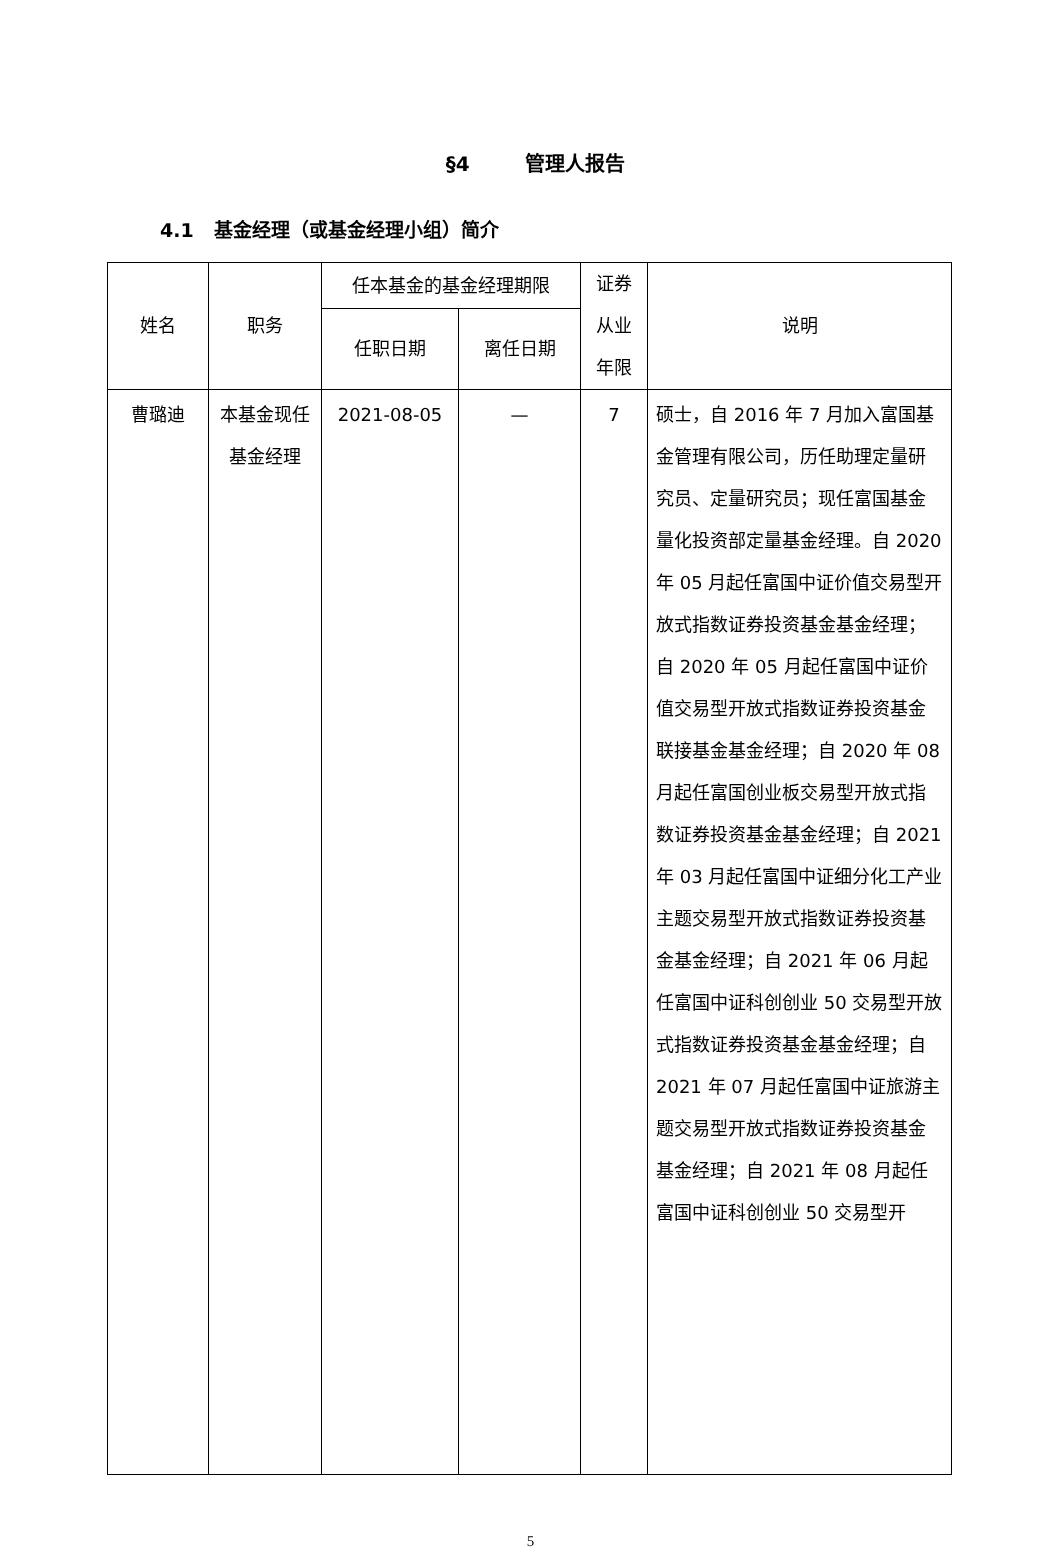§4 管理人报告
4.1 基金经理（或基金经理小组）简介
| 姓名 | 职务 | 任本基金的基金经理期限 | | 证券从业年限 | 说明 |
| --- | --- | --- | --- | --- | --- |
| | | 任职日期 | 离任日期 | | |
| 曹璐迪 | 本基金现任基金经理 | 2021-08-05 | — | 7 | 硕士，自 2016 年 7 月加入富国基金管理有限公司，历任助理定量研究员、定量研究员；现任富国基金量化投资部定量基金经理。自 2020 年 05 月起任富国中证价值交易型开放式指数证券投资基金基金经理；自 2020 年 05 月起任富国中证价值交易型开放式指数证券投资基金联接基金基金经理；自 2020 年 08 月起任富国创业板交易型开放式指数证券投资基金基金经理；自 2021 年 03 月起任富国中证细分化工产业主题交易型开放式指数证券投资基金基金经理；自 2021 年 06 月起任富国中证科创创业 50 交易型开放式指数证券投资基金基金经理；自 2021 年 07 月起任富国中证旅游主题交易型开放式指数证券投资基金基金经理；自 2021 年 08 月起任富国中证科创创业 50 交易型开 |
5